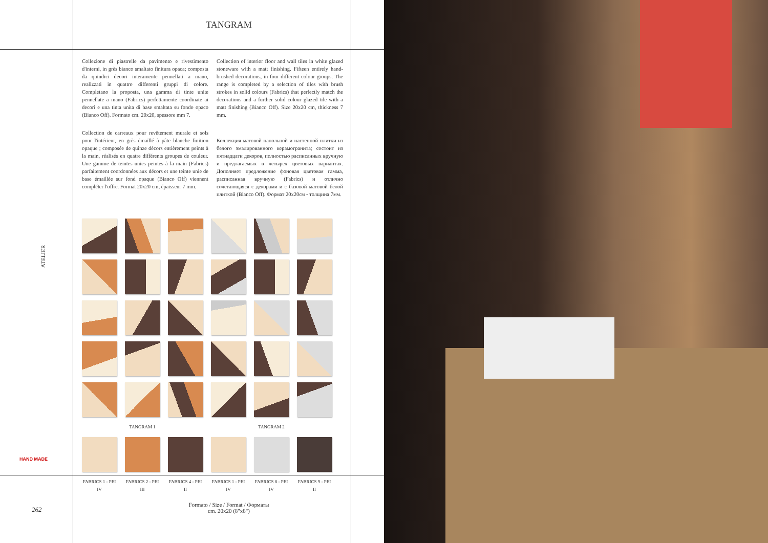TANGRAM
ATELIER
Collezione di piastrelle da pavimento e rivestimento d'interni, in grès bianco smaltato finitura opaca; composta da quindici decori interamente pennellati a mano, realizzati in quattro differenti gruppi di colore. Completano la proposta, una gamma di tinte unite pennellate a mano (Fabrics) perfettamente coordinate ai decori e una tinta unita di base smaltata su fondo opaco (Bianco Off). Formato cm. 20x20, spessore mm 7.
Collection de carreaux pour revêtement murale et sols pour l'intérieur, en grès émaillé à pâte blanche finition opaque ; composée de quinze décors entièrement peints à la main, réalisés en quatre différents groupes de couleur. Une gamme de teintes unies peintes à la main (Fabrics) parfaitement coordonnées aux décors et une teinte unie de base émaillée sur fond opaque (Bianco Off) viennent compléter l'offre. Format 20x20 cm, épaisseur 7 mm.
Collection of interior floor and wall tiles in white glazed stoneware with a matt finishing. Fifteen entirely hand-brushed decorations, in four different colour groups. The range is completed by a selection of tiles with brush strokes in solid colours (Fabrics) that perfectly match the decorations and a further solid colour glazed tile with a matt finishing (Bianco Off). Size 20x20 cm, thickness 7 mm.
Коллекция матовой напольной и настенной плитки из белого эмалированного керамогранита; состоит из пятнадцати декоров, полностью расписанных вручную и предлагаемых в четырех цветовых вариантах. Дополняет предложение фоновая цветовая гамма, расписанная вручную (Fabrics) и отлично сочетающаяся с декорами и с базовой матовой белой плиткой (Bianco Off). Формат 20x20см - толщина 7мм.
TANGRAM 1
TANGRAM 2
FABRICS 1 - PEI IV
FABRICS 2 - PEI III
FABRICS 4 - PEI II
FABRICS 1 - PEI IV
FABRICS 8 - PEI IV
FABRICS 9 - PEI II
HAND MADE
262
Formato / Size / Format / Форматы
cm. 20x20 (8"x8")